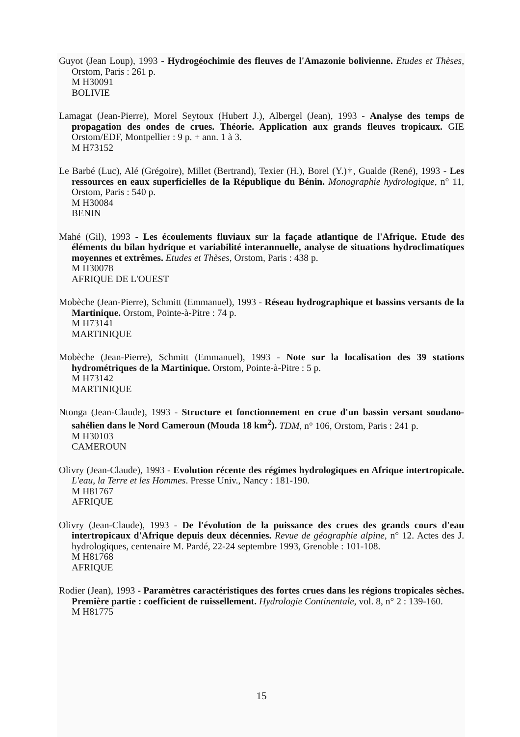Guyot (Jean Loup), 1993 - Hydrogéochimie des fleuves de l'Amazonie bolivienne. Etudes et Thèses, Orstom, Paris : 261 p.
M H30091
BOLIVIE
Lamagat (Jean-Pierre), Morel Seytoux (Hubert J.), Albergel (Jean), 1993 - Analyse des temps de propagation des ondes de crues. Théorie. Application aux grands fleuves tropicaux. GIE Orstom/EDF, Montpellier : 9 p. + ann. 1 à 3.
M H73152
Le Barbé (Luc), Alé (Grégoire), Millet (Bertrand), Texier (H.), Borel (Y.)†, Gualde (René), 1993 - Les ressources en eaux superficielles de la République du Bénin. Monographie hydrologique, n° 11, Orstom, Paris : 540 p.
M H30084
BENIN
Mahé (Gil), 1993 - Les écoulements fluviaux sur la façade atlantique de l'Afrique. Etude des éléments du bilan hydrique et variabilité interannuelle, analyse de situations hydroclimatiques moyennes et extrêmes. Etudes et Thèses, Orstom, Paris : 438 p.
M H30078
AFRIQUE DE L'OUEST
Mobèche (Jean-Pierre), Schmitt (Emmanuel), 1993 - Réseau hydrographique et bassins versants de la Martinique. Orstom, Pointe-à-Pitre : 74 p.
M H73141
MARTINIQUE
Mobèche (Jean-Pierre), Schmitt (Emmanuel), 1993 - Note sur la localisation des 39 stations hydrométriques de la Martinique. Orstom, Pointe-à-Pitre : 5 p.
M H73142
MARTINIQUE
Ntonga (Jean-Claude), 1993 - Structure et fonctionnement en crue d'un bassin versant soudano-sahélien dans le Nord Cameroun (Mouda 18 km<sup>2</sup>). TDM, n° 106, Orstom, Paris : 241 p.
M H30103
CAMEROUN
Olivry (Jean-Claude), 1993 - Evolution récente des régimes hydrologiques en Afrique intertropicale. L'eau, la Terre et les Hommes. Presse Univ., Nancy : 181-190.
M H81767
AFRIQUE
Olivry (Jean-Claude), 1993 - De l'évolution de la puissance des crues des grands cours d'eau intertropicaux d'Afrique depuis deux décennies. Revue de géographie alpine, n° 12. Actes des J. hydrologiques, centenaire M. Pardé, 22-24 septembre 1993, Grenoble : 101-108.
M H81768
AFRIQUE
Rodier (Jean), 1993 - Paramètres caractéristiques des fortes crues dans les régions tropicales sèches. Première partie : coefficient de ruissellement. Hydrologie Continentale, vol. 8, n° 2 : 139-160.
M H81775
15